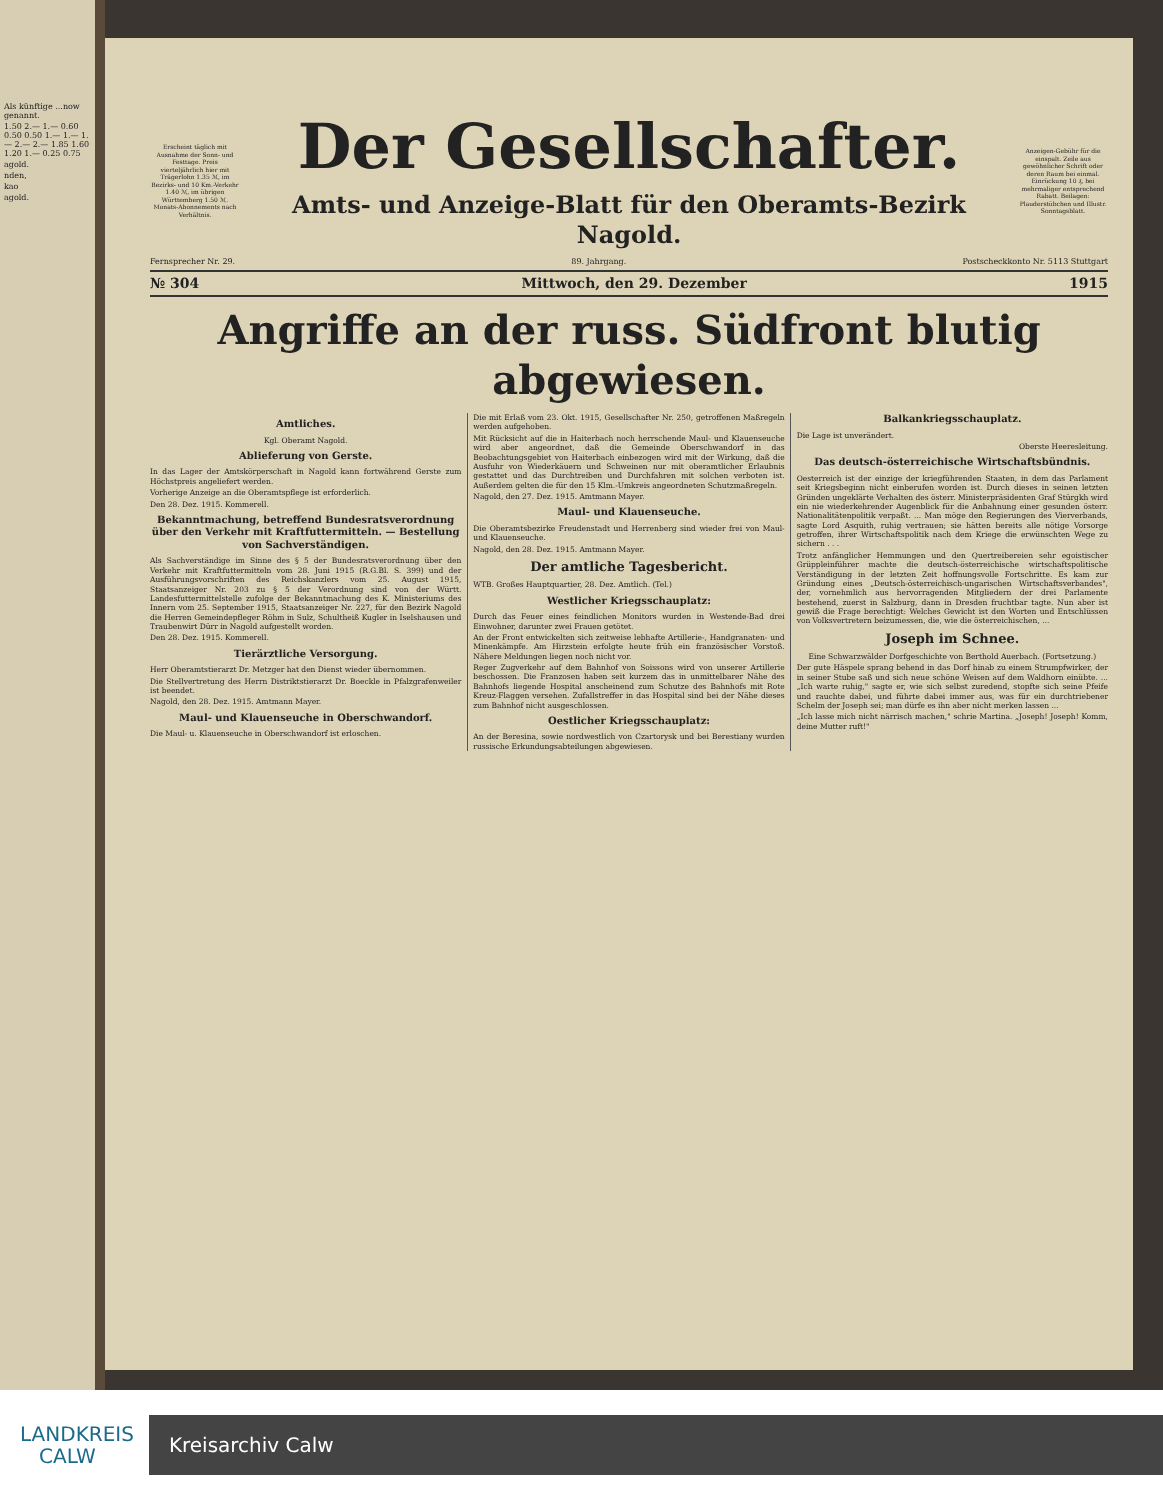Als künftige ...now genannt.
1.50 2.— 1.— 0.60 0.50 0.50 1.— 1.— 1.— 2.— 2.— 1.85 1.60 1.20 1.— 0.25 0.75
agold.
nden,
kao
agold.
Erscheint täglich mit Ausnahme der Sonn- und Festtage. Preis vierteljährlich hier mit Trägerlohn 1.35 ℳ, im Bezirks- und 10 Km.-Verkehr 1.40 ℳ, im übrigen Württemberg 1.50 ℳ. Monats-Abonnements nach Verhältnis.
Der Gesellschafter.
Amts- und Anzeige-Blatt für den Oberamts-Bezirk Nagold.
Anzeigen-Gebühr für die einspalt. Zeile aus gewöhnlicher Schrift oder deren Raum bei einmal. Einrückung 10 ₰, bei mehrmaliger entsprechend Rabatt. Beilagen: Plauderstübchen und Illustr. Sonntagsblatt.
Fernsprecher Nr. 29. 89. Jahrgang. Postscheckkonto Nr. 5113 Stuttgart
№ 304 Mittwoch, den 29. Dezember 1915
Angriffe an der russ. Südfront blutig abgewiesen.
Amtliches.
Kgl. Oberamt Nagold.
Ablieferung von Gerste.
In das Lager der Amtskörperschaft in Nagold kann fortwährend Gerste zum Höchstpreis angeliefert werden.
Vorherige Anzeige an die Oberamtspflege ist erforderlich.
Den 28. Dez. 1915. Kommerell.
Bekanntmachung, betreffend Bundesratsverordnung über den Verkehr mit Kraftfuttermitteln. — Bestellung von Sachverständigen.
Als Sachverständige im Sinne des § 5 der Bundesratsverordnung über den Verkehr mit Kraftfuttermitteln vom 28. Juni 1915 (R.G.Bl. S. 399) und der Ausführungsvorschriften des Reichskanzlers vom 25. August 1915, Staatsanzeiger Nr. 203 zu § 5 der Verordnung sind von der Württ. Landesfuttermittelstelle zufolge der Bekanntmachung des K. Ministeriums des Innern vom 25. September 1915, Staatsanzeiger Nr. 227, für den Bezirk Nagold die Herren Gemeindepfleger Röhm in Sulz, Schultheiß Kugler in Iselshausen und Traubenwirt Dürr in Nagold aufgestellt worden.
Den 28. Dez. 1915. Kommerell.
Tierärztliche Versorgung.
Herr Oberamtstierarzt Dr. Metzger hat den Dienst wieder übernommen.
Die Stellvertretung des Herrn Distriktstierarzt Dr. Boeckle in Pfalzgrafenweiler ist beendet.
Nagold, den 28. Dez. 1915. Amtmann Mayer.
Maul- und Klauenseuche in Oberschwandorf.
Die Maul- u. Klauenseuche in Oberschwandorf ist erloschen.
Die mit Erlaß vom 23. Okt. 1915, Gesellschafter Nr. 250, getroffenen Maßregeln werden aufgehoben.
Mit Rücksicht auf die in Haiterbach noch herrschende Maul- und Klauenseuche wird aber angeordnet, daß die Gemeinde Oberschwandorf in das Beobachtungsgebiet von Haiterbach einbezogen wird mit der Wirkung, daß die Ausfuhr von Wiederkäuern und Schweinen nur mit oberamtlicher Erlaubnis gestattet und das Durchtreiben und Durchfahren mit solchen verboten ist. Außerdem gelten die für den 15 Klm.-Umkreis angeordneten Schutzmaßregeln.
Nagold, den 27. Dez. 1915. Amtmann Mayer.
Maul- und Klauenseuche.
Die Oberamtsbezirke Freudenstadt und Herrenberg sind wieder frei von Maul- und Klauenseuche.
Nagold, den 28. Dez. 1915. Amtmann Mayer.
Der amtliche Tagesbericht.
WTB. Großes Hauptquartier, 28. Dez. Amtlich. (Tel.)
Westlicher Kriegsschauplatz:
Durch das Feuer eines feindlichen Monitors wurden in Westende-Bad drei Einwohner, darunter zwei Frauen getötet.
An der Front entwickelten sich zeitweise lebhafte Artillerie-, Handgranaten- und Minenkämpfe. Am Hirzstein erfolgte heute früh ein französischer Vorstoß. Nähere Meldungen liegen noch nicht vor.
Reger Zugverkehr auf dem Bahnhof von Soissons wird von unserer Artillerie beschossen. Die Franzosen haben seit kurzem das in unmittelbarer Nähe des Bahnhofs liegende Hospital anscheinend zum Schutze des Bahnhofs mit Rote Kreuz-Flaggen versehen. Zufallstreffer in das Hospital sind bei der Nähe dieses zum Bahnhof nicht ausgeschlossen.
Oestlicher Kriegsschauplatz:
An der Beresina, sowie nordwestlich von Czartorysk und bei Berestiany wurden russische Erkundungsabteilungen abgewiesen.
Balkankriegsschauplatz.
Die Lage ist unverändert.
Oberste Heeresleitung.
Das deutsch-österreichische Wirtschaftsbündnis.
Oesterreich ist der einzige der kriegführenden Staaten, in dem das Parlament seit Kriegsbeginn nicht einberufen worden ist. Durch dieses in seinen letzten Gründen ungeklärte Verhalten des österr. Ministerpräsidenten Graf Stürgkh wird ein nie wiederkehrender Augenblick für die Anbahnung einer gesunden österr. Nationalitätenpolitik verpaßt. ... Man möge den Regierungen des Vierverbands, sagte Lord Asquith, ruhig vertrauen; sie hätten bereits alle nötige Vorsorge getroffen, ihrer Wirtschaftspolitik nach dem Kriege die erwünschten Wege zu sichern . . .
Trotz anfänglicher Hemmungen und den Quertreibereien sehr egoistischer Grüppleinführer machte die deutsch-österreichische wirtschaftspolitische Verständigung in der letzten Zeit hoffnungsvolle Fortschritte. Es kam zur Gründung eines „Deutsch-österreichisch-ungarischen Wirtschaftsverbandes", der, vornehmlich aus hervorragenden Mitgliedern der drei Parlamente bestehend, zuerst in Salzburg, dann in Dresden fruchtbar tagte. Nun aber ist gewiß die Frage berechtigt: Welches Gewicht ist den Worten und Entschlüssen von Volksvertretern beizumessen, die, wie die österreichischen, ...
Joseph im Schnee.
Eine Schwarzwälder Dorfgeschichte von Berthold Auerbach. (Fortsetzung.)
Der gute Häspele sprang behend in das Dorf hinab zu einem Strumpfwirker, der in seiner Stube saß und sich neue schöne Weisen auf dem Waldhorn einübte. ... „Ich warte ruhig," sagte er, wie sich selbst zuredend, stopfte sich seine Pfeife und rauchte dabei, und führte dabei immer aus, was für ein durchtriebener Schelm der Joseph sei; man dürfe es ihn aber nicht merken lassen ...
„Ich lasse mich nicht närrisch machen," schrie Martina. „Joseph! Joseph! Komm, deine Mutter ruft!"
LANDKREIS
CALW
Kreisarchiv Calw